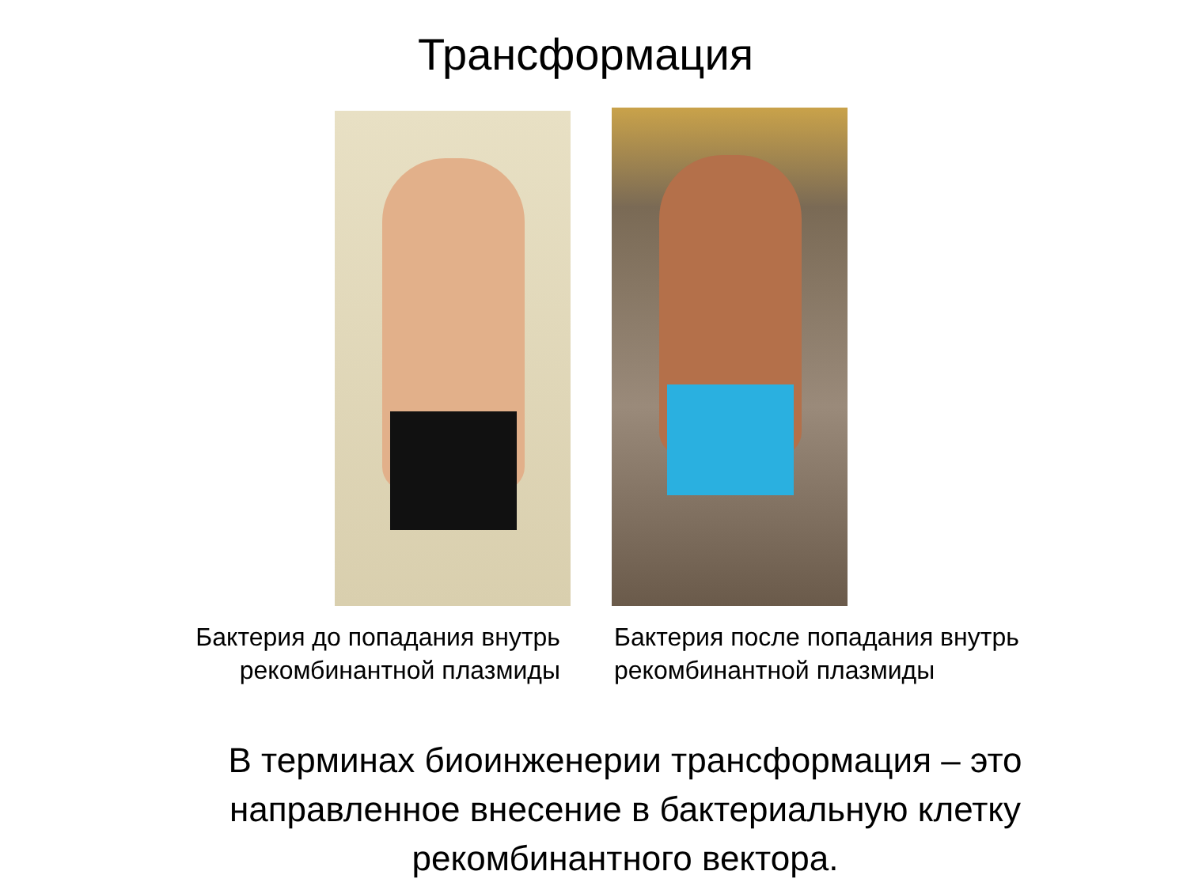Трансформация
Бактерия до попадания внутрь
рекомбинантной плазмиды
Бактерия после попадания внутрь
рекомбинантной плазмиды
В терминах биоинженерии трансформация – это
направленное внесение в бактериальную клетку
рекомбинантного вектора.